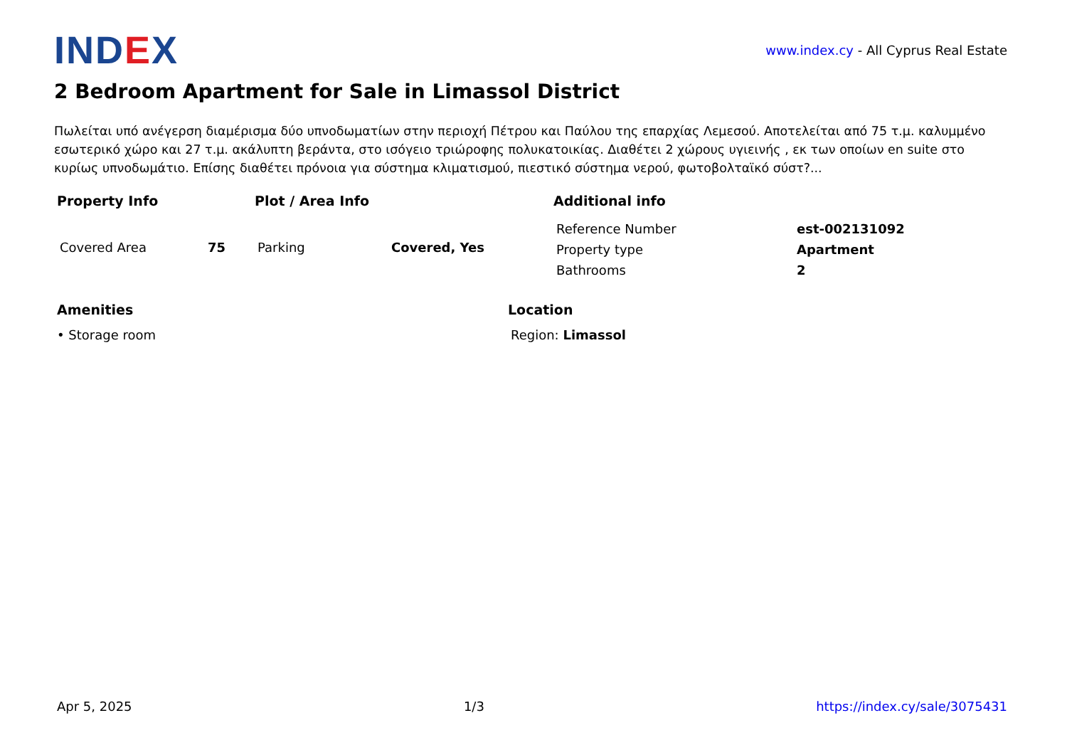IND EX
www.index.cy - All Cyprus Real Estate
2 Bedroom Apartment for Sale in Limassol District
Πωλείται υπό ανέγερση διαμέρισμα δύο υπνοδωματίων στην περιοχή Πέτρου και Παύλου της επαρχίας Λεμεσού. Αποτελείται από 75 τ.μ. καλυμμένο εσωτερικό χώρο και 27 τ.μ. ακάλυπτη βεράντα, στο ισόγειο τριώροφης πολυκατοικίας. Διαθέτει 2 χώρους υγιεινής , εκ των οποίων en suite στο κυρίως υπνοδωμάτιο. Επίσης διαθέτει πρόνοια για σύστημα κλιματισμού, πιεστικό σύστημα νερού, φωτοβολταϊκό σύστ?...
Property Info
| Covered Area | 75 |
Plot / Area Info
| Parking | Covered, Yes |
Additional info
| Reference Number | est-002131092 |
| Property type | Apartment |
| Bathrooms | 2 |
Amenities
• Storage room
Location
Region: Limassol
Apr 5, 2025 1/3 https://index.cy/sale/3075431